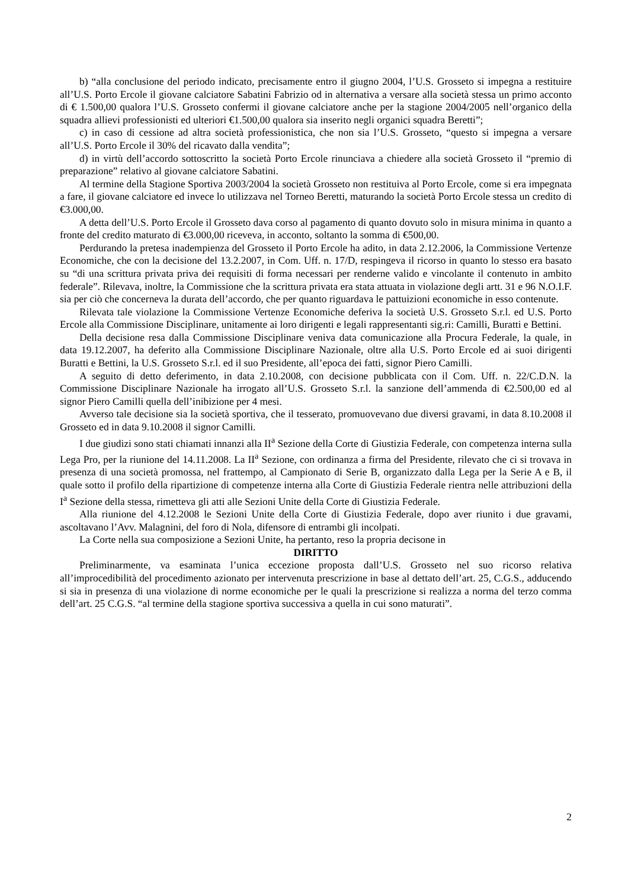b) “alla conclusione del periodo indicato, precisamente entro il giugno 2004, l’U.S. Grosseto si impegna a restituire all’U.S. Porto Ercole il giovane calciatore Sabatini Fabrizio od in alternativa a versare alla società stessa un primo acconto di € 1.500,00 qualora l’U.S. Grosseto confermi il giovane calciatore anche per la stagione 2004/2005 nell’organico della squadra allievi professionisti ed ulteriori €1.500,00 qualora sia inserito negli organici squadra Beretti”;
c) in caso di cessione ad altra società professionistica, che non sia l’U.S. Grosseto, “questo si impegna a versare all’U.S. Porto Ercole il 30% del ricavato dalla vendita”;
d) in virtù dell’accordo sottoscritto la società Porto Ercole rinunciava a chiedere alla società Grosseto il “premio di preparazione” relativo al giovane calciatore Sabatini.
Al termine della Stagione Sportiva 2003/2004 la società Grosseto non restituiva al Porto Ercole, come si era impegnata a fare, il giovane calciatore ed invece lo utilizzava nel Torneo Beretti, maturando la società Porto Ercole stessa un credito di €3.000,00.
A detta dell’U.S. Porto Ercole il Grosseto dava corso al pagamento di quanto dovuto solo in misura minima in quanto a fronte del credito maturato di €3.000,00 riceveva, in acconto, soltanto la somma di €500,00.
Perdurando la pretesa inadempienza del Grosseto il Porto Ercole ha adito, in data 2.12.2006, la Commissione Vertenze Economiche, che con la decisione del 13.2.2007, in Com. Uff. n. 17/D, respingeva il ricorso in quanto lo stesso era basato su “di una scrittura privata priva dei requisiti di forma necessari per renderne valido e vincolante il contenuto in ambito federale”. Rilevava, inoltre, la Commissione che la scrittura privata era stata attuata in violazione degli artt. 31 e 96 N.O.I.F. sia per ciò che concerneva la durata dell’accordo, che per quanto riguardava le pattuizioni economiche in esso contenute.
Rilevata tale violazione la Commissione Vertenze Economiche deferiva la società U.S. Grosseto S.r.l. ed U.S. Porto Ercole alla Commissione Disciplinare, unitamente ai loro dirigenti e legali rappresentanti sig.ri: Camilli, Buratti e Bettini.
Della decisione resa dalla Commissione Disciplinare veniva data comunicazione alla Procura Federale, la quale, in data 19.12.2007, ha deferito alla Commissione Disciplinare Nazionale, oltre alla U.S. Porto Ercole ed ai suoi dirigenti Buratti e Bettini, la U.S. Grosseto S.r.l. ed il suo Presidente, all’epoca dei fatti, signor Piero Camilli.
A seguito di detto deferimento, in data 2.10.2008, con decisione pubblicata con il Com. Uff. n. 22/C.D.N. la Commissione Disciplinare Nazionale ha irrogato all’U.S. Grosseto S.r.l. la sanzione dell’ammenda di €2.500,00 ed al signor Piero Camilli quella dell’inibizione per 4 mesi.
Avverso tale decisione sia la società sportiva, che il tesserato, promuovevano due diversi gravami, in data 8.10.2008 il Grosseto ed in data 9.10.2008 il signor Camilli.
I due giudizi sono stati chiamati innanzi alla II<sup>a</sup> Sezione della Corte di Giustizia Federale, con competenza interna sulla Lega Pro, per la riunione del 14.11.2008. La II<sup>a</sup> Sezione, con ordinanza a firma del Presidente, rilevato che ci si trovava in presenza di una società promossa, nel frattempo, al Campionato di Serie B, organizzato dalla Lega per la Serie A e B, il quale sotto il profilo della ripartizione di competenze interna alla Corte di Giustizia Federale rientra nelle attribuzioni della I<sup>a</sup> Sezione della stessa, rimetteva gli atti alle Sezioni Unite della Corte di Giustizia Federale.
Alla riunione del 4.12.2008 le Sezioni Unite della Corte di Giustizia Federale, dopo aver riunito i due gravami, ascoltavano l’Avv. Malagnini, del foro di Nola, difensore di entrambi gli incolpati.
La Corte nella sua composizione a Sezioni Unite, ha pertanto, reso la propria decisone in
DIRITTO
Preliminarmente, va esaminata l’unica eccezione proposta dall’U.S. Grosseto nel suo ricorso relativa all’improcedibilità del procedimento azionato per intervenuta prescrizione in base al dettato dell’art. 25, C.G.S., adducendo si sia in presenza di una violazione di norme economiche per le quali la prescrizione si realizza a norma del terzo comma dell’art. 25 C.G.S. “al termine della stagione sportiva successiva a quella in cui sono maturati”.
2